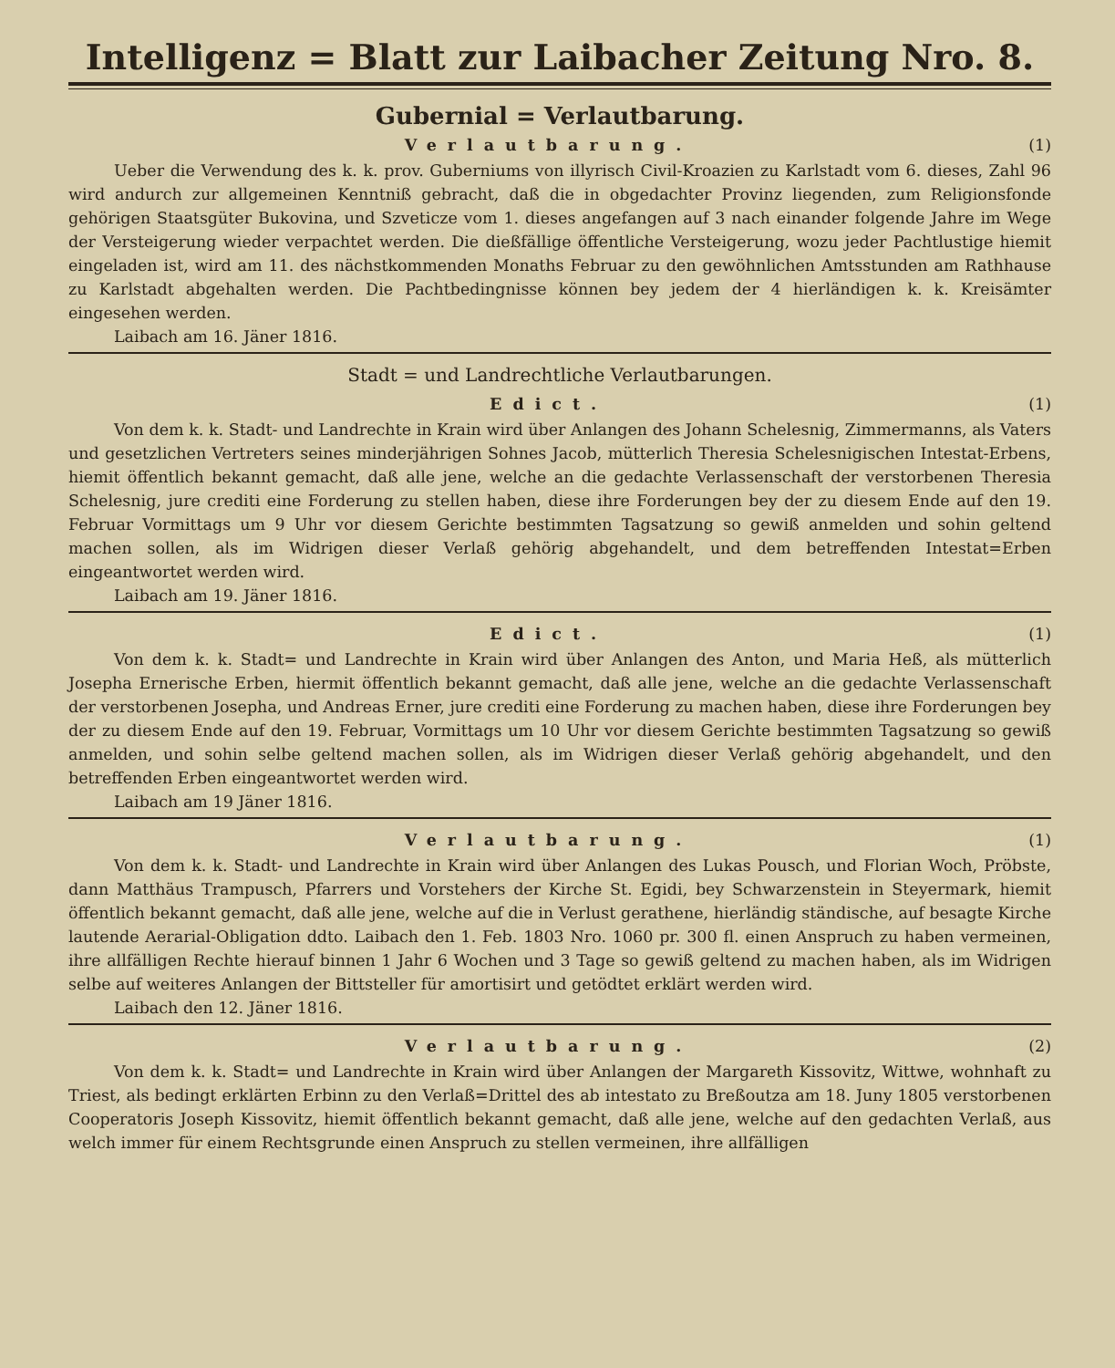Intelligenz = Blatt zur Laibacher Zeitung Nro. 8.
Gubernial = Verlautbarung.
Verlautbarung. (1)
Ueber die Verwendung des k. k. prov. Guberniums von illyrisch Civil-Kroazien zu Karlstadt vom 6. dieses, Zahl 96 wird andurch zur allgemeinen Kenntniß gebracht, daß die in obgedachter Provinz liegenden, zum Religionsfonde gehörigen Staatsgüter Bukovina, und Szveticze vom 1. dieses angefangen auf 3 nach einander folgende Jahre im Wege der Versteigerung wieder verpachtet werden. Die dießfällige öffentliche Versteigerung, wozu jeder Pachtlustige hiemit eingeladen ist, wird am 11. des nächstkommenden Monaths Februar zu den gewöhnlichen Amtsstunden am Rathhause zu Karlstadt abgehalten werden. Die Pachtbedingnisse können bey jedem der 4 hierländigen k. k. Kreisämter eingesehen werden.
Laibach am 16. Jäner 1816.
Stadt = und Landrechtliche Verlautbarungen.
Edict. (1)
Von dem k. k. Stadt- und Landrechte in Krain wird über Anlangen des Johann Schelesnig, Zimmermanns, als Vaters und gesetzlichen Vertreters seines minderjährigen Sohnes Jacob, mütterlich Theresia Schelesnigischen Intestat-Erbens, hiemit öffentlich bekannt gemacht, daß alle jene, welche an die gedachte Verlassenschaft der verstorbenen Theresia Schelesnig, jure crediti eine Forderung zu stellen haben, diese ihre Forderungen bey der zu diesem Ende auf den 19. Februar Vormittags um 9 Uhr vor diesem Gerichte bestimmten Tagsatzung so gewiß anmelden und sohin geltend machen sollen, als im Widrigen dieser Verlaß gehörig abgehandelt, und dem betreffenden Intestat=Erben eingeantwortet werden wird.
Laibach am 19. Jäner 1816.
Edict. (1)
Von dem k. k. Stadt= und Landrechte in Krain wird über Anlangen des Anton, und Maria Heß, als mütterlich Josepha Ernerische Erben, hiermit öffentlich bekannt gemacht, daß alle jene, welche an die gedachte Verlassenschaft der verstorbenen Josepha, und Andreas Erner, jure crediti eine Forderung zu machen haben, diese ihre Forderungen bey der zu diesem Ende auf den 19. Februar, Vormittags um 10 Uhr vor diesem Gerichte bestimmten Tagsatzung so gewiß anmelden, und sohin selbe geltend machen sollen, als im Widrigen dieser Verlaß gehörig abgehandelt, und den betreffenden Erben eingeantwortet werden wird.
Laibach am 19 Jäner 1816.
Verlautbarung. (1)
Von dem k. k. Stadt- und Landrechte in Krain wird über Anlangen des Lukas Pousch, und Florian Woch, Pröbste, dann Matthäus Trampusch, Pfarrers und Vorstehers der Kirche St. Egidi, bey Schwarzenstein in Steyermark, hiemit öffentlich bekannt gemacht, daß alle jene, welche auf die in Verlust gerathene, hierländig ständische, auf besagte Kirche lautende Aerarial-Obligation ddto. Laibach den 1. Feb. 1803 Nro. 1060 pr. 300 fl. einen Anspruch zu haben vermeinen, ihre allfälligen Rechte hierauf binnen 1 Jahr 6 Wochen und 3 Tage so gewiß geltend zu machen haben, als im Widrigen selbe auf weiteres Anlangen der Bittsteller für amortisirt und getödtet erklärt werden wird.
Laibach den 12. Jäner 1816.
Verlautbarung. (2)
Von dem k. k. Stadt= und Landrechte in Krain wird über Anlangen der Margareth Kissovitz, Wittwe, wohnhaft zu Triest, als bedingt erklärten Erbinn zu den Verlaß=Drittel des ab intestato zu Breßoutza am 18. Juny 1805 verstorbenen Cooperatoris Joseph Kissovitz, hiemit öffentlich bekannt gemacht, daß alle jene, welche auf den gedachten Verlaß, aus welch immer für einem Rechtsgrunde einen Anspruch zu stellen vermeinen, ihre allfälligen